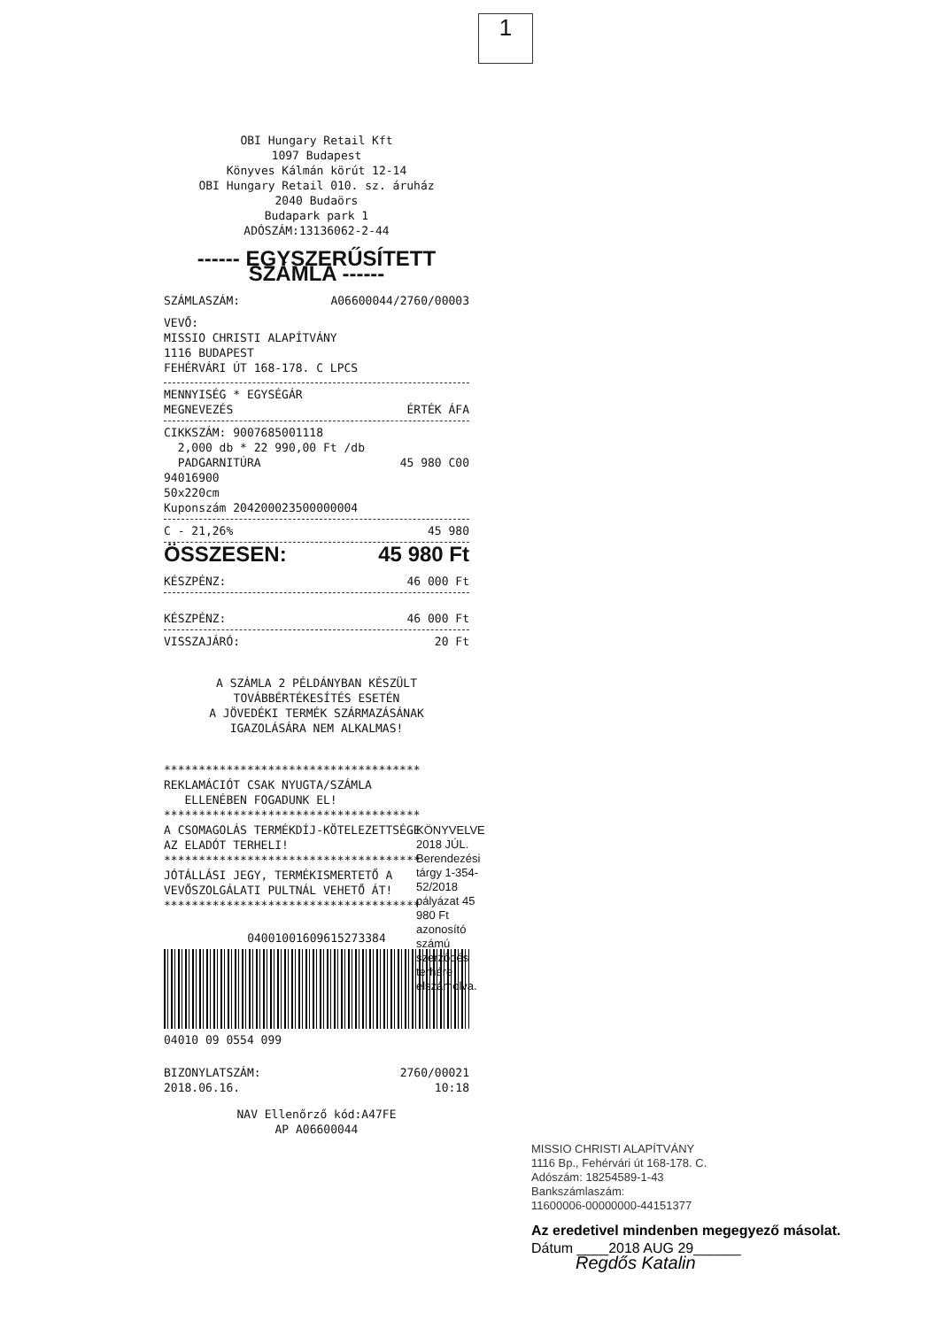1
OBI Hungary Retail Kft
1097 Budapest
Könyves Kálmán körút 12-14
OBI Hungary Retail 010. sz. áruház
2040 Budaörs
Budapark park 1
ADÓSZÁM:13136062-2-44
------ EGYSZERŰSÍTETT SZÁMLA ------
SZÁMLASZÁM: A06600044/2760/00003
VEVŐ:
MISSIO CHRISTI ALAPÍTVÁNY
1116 BUDAPEST
FEHÉRVÁRI ÚT 168-178. C LPCS
MENNYISÉG * EGYSÉGÁR
MEGNEVEZÉS ÉRTÉK ÁFA
CIKKSZÁM: 9007685001118
2,000 db * 22 990,00 Ft /db
PADGARNITÚRA 45 980 C00
94016900
50x220cm
Kuponszám 204200023500000004
C - 21,26% 45 980
ÖSSZESEN: 45 980 Ft
KÉSZPÉNZ: 46 000 Ft
KÉSZPÉNZ: 46 000 Ft
VISSZAJÁRÓ: 20 Ft
A SZÁMLA 2 PÉLDÁNYBAN KÉSZÜLT
TOVÁBBÉRTÉKESÍTÉS ESETÉN
A JÖVEDÉKI TERMÉK SZÁRMAZÁSÁNAK
IGAZOLÁSÁRA NEM ALKALMAS!
*************************************
REKLAMÁCIÓT CSAK NYUGTA/SZÁMLA
ELLENÉBEN FOGADUNK EL!
*************************************
A CSOMAGOLÁS TERMÉKDÍJ-KÖTELEZETTSÉGE
AZ ELADÓT TERHELI!
*************************************
JÓTÁLLÁSI JEGY, TERMÉKISMERTETŐ A
VEVŐSZOLGÁLATI PULTNÁL VEHETŐ ÁT!
*************************************
04001001609615273384
04010 09 0554 099
BIZONYLATSZÁM: 2760/00021
2018.06.16. 10:18
NAV Ellenőrző kód:A47FE
AP A06600044
KÖNYVELVE 2018 JÚL. Berendezési tárgy 1-354-52/2018 pályázat 45 980 Ft azonosító számú szerződés terhére elszámolva.
MISSIO CHRISTI ALAPÍTVÁNY
1116 Bp., Fehérvári út 168-178. C.
Adószám: 18254589-1-43
Bankszámlaszám:
11600006-00000000-44151377
Az eredetivel mindenben megegyező másolat.
Dátum ____2018 AUG 29______
Regdős Katalin